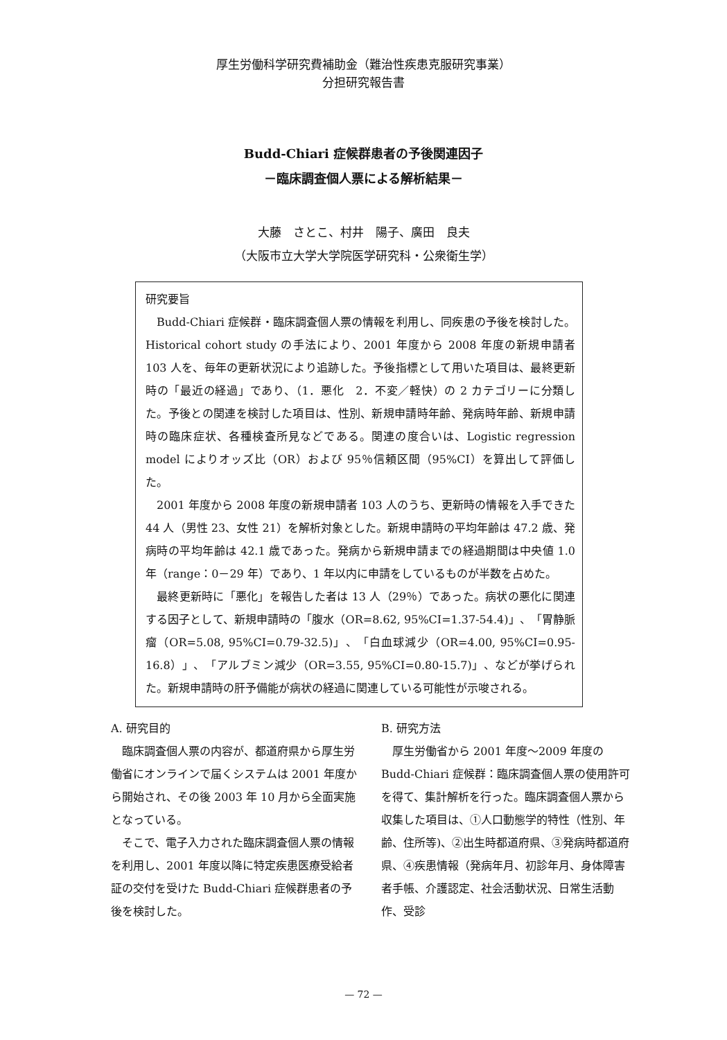厚生労働科学研究費補助金（難治性疾患克服研究事業）
分担研究報告書
Budd-Chiari 症候群患者の予後関連因子
－臨床調査個人票による解析結果－
大藤　さとこ、村井　陽子、廣田　良夫
（大阪市立大学大学院医学研究科・公衆衛生学）
研究要旨
Budd-Chiari 症候群・臨床調査個人票の情報を利用し、同疾患の予後を検討した。Historical cohort study の手法により、2001 年度から 2008 年度の新規申請者 103 人を、毎年の更新状況により追跡した。予後指標として用いた項目は、最終更新時の「最近の経過」であり、（1．悪化　2．不変／軽快）の 2 カテゴリーに分類した。予後との関連を検討した項目は、性別、新規申請時年齢、発病時年齢、新規申請時の臨床症状、各種検査所見などである。関連の度合いは、Logistic regression model によりオッズ比（OR）および 95％信頼区間（95%CI）を算出して評価した。
2001 年度から 2008 年度の新規申請者 103 人のうち、更新時の情報を入手できた 44 人（男性 23、女性 21）を解析対象とした。新規申請時の平均年齢は 47.2 歳、発病時の平均年齢は 42.1 歳であった。発病から新規申請までの経過期間は中央値 1.0 年（range：0－29 年）であり、1 年以内に申請をしているものが半数を占めた。
最終更新時に「悪化」を報告した者は 13 人（29％）であった。病状の悪化に関連する因子として、新規申請時の「腹水（OR=8.62, 95%CI=1.37-54.4)」、「胃静脈瘤（OR=5.08, 95%CI=0.79-32.5)」、「白血球減少（OR=4.00, 95%CI=0.95-16.8）」、「アルブミン減少（OR=3.55, 95%CI=0.80-15.7)」、などが挙げられた。新規申請時の肝予備能が病状の経過に関連している可能性が示唆される。
A. 研究目的
臨床調査個人票の内容が、都道府県から厚生労働省にオンラインで届くシステムは 2001 年度から開始され、その後 2003 年 10 月から全面実施となっている。
そこで、電子入力された臨床調査個人票の情報を利用し、2001 年度以降に特定疾患医療受給者証の交付を受けた Budd-Chiari 症候群患者の予後を検討した。
B. 研究方法
厚生労働省から 2001 年度～2009 年度の Budd-Chiari 症候群：臨床調査個人票の使用許可を得て、集計解析を行った。臨床調査個人票から収集した項目は、①人口動態学的特性（性別、年齢、住所等)、②出生時都道府県、③発病時都道府県、④疾患情報（発病年月、初診年月、身体障害者手帳、介護認定、社会活動状況、日常生活動作、受診
— 72 —